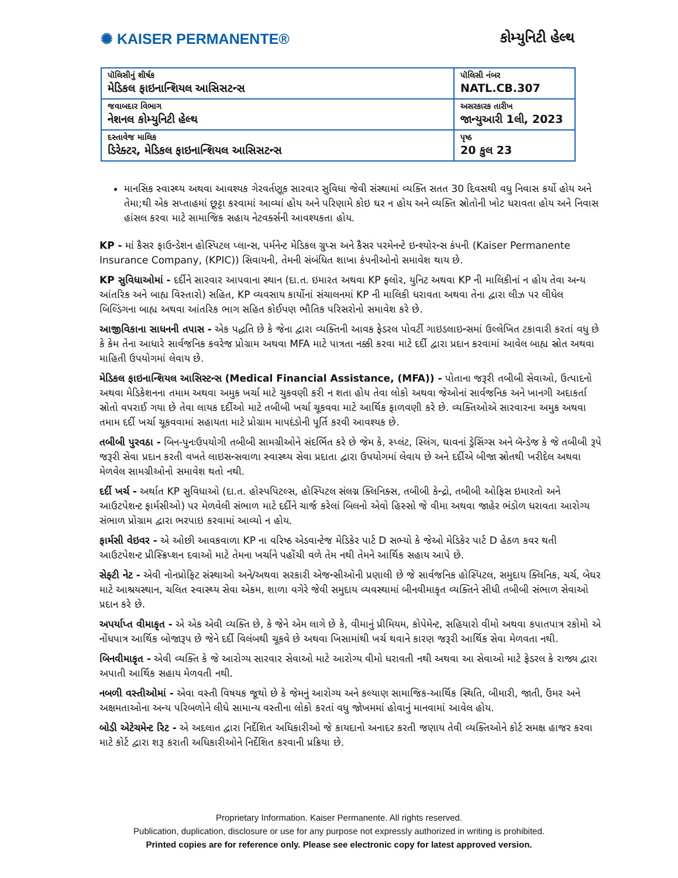✺ KAISER PERMANENTE® કોમ્યુનિટી હેલ્થ
| પૉલિસીનું શીર્ષક મેડિકલ ફાઇનાન્શિયલ આસિસટન્સ | પૉલિસી નંબર NATL.CB.307 |
| જવાબદાર વિભાગ નેશનલ કોમ્યુનિટી હેલ્થ | અસરકારક તારીખ જાન્યુઆરી 1લી, 2023 |
| દસ્તાવેજ માલિક ડિરેક્ટર, મેડિકલ ફાઇનાન્શિયલ આસિસટન્સ | પૃષ્ઠ 20 કુલ 23 |
માનસિક સ્વાસ્થ્ય અથવા આવશ્યક ગેરવર્તણૂક સારવાર સુવિધા જેવી સંસ્થામાં વ્યક્તિ સતત 30 દિવસથી વધુ નિવાસ કર્યો હોય અને તેમા;થી એક સપ્તાહમાં છૂટ્ટા કરવામાં આવ્યાં હોય અને પરિણામે કોઇ ઘર ન હોય અને વ્યક્તિ સ્રોતોની ખોટ ધરાવતા હોય અને નિવાસ હાંસલ કરવા માટે સામાજિક સહાય નેટવર્ક્સની આવશ્યકતા હોય.
KP - માં કૈસર ફાઉન્ડેશન હોસ્પિટલ પ્લાન્સ, પર્મનેન્ટ મેડિકલ ગ્રુપ્સ અને કૈસર પરમેનન્ટે ઇન્શ્યોરન્સ કંપની (Kaiser Permanente Insurance Company, (KPIC)) સિવાયની, તેમની સંબંધિત શાખા કંપનીઓનો સમાવેશ થાય છે.
KP સુવિધાઓમાં - દર્દીને સારવાર આપવાના સ્થાન (દા.ત. ઇમારત અથવા KP ફ્લોર, યુનિટ અથવા KP ની માલિકીનાં ન હોય તેવા અન્ય આંતરિક અને બાહ્ય વિસ્તારો) સહિત, KP વ્યવસાય કાર્યોનાં સંચાલનમાં KP ની માલિકી ધરાવતા અથવા તેના દ્વારા લીઝ પર લીધેલ બિલ્ડિંગના બાહ્ય અથવા આંતરિક ભાગ સહિત કોઈપણ ભૌતિક પરિસરોનો સમાવેશ કરે છે.
આજીવિકાના સાધનની તપાસ - એક પદ્ધતિ છે કે જેના દ્વારા વ્યક્તિની આવક ફેડરલ પોવર્ટી ગાઇડલાઇન્સમાં ઉલ્લેખિત ટકાવારી કરતાં વધુ છે કે કેમ તેના આધારે સાર્વજનિક કવરેજ પ્રોગ્રામ અથવા MFA માટે પાત્રતા નક્કી કરવા માટે દર્દી દ્વારા પ્રદાન કરવામાં આવેલ બાહ્ય સ્રોત અથવા માહિતી ઉપયોગમાં લેવાય છે.
મેડિકલ ફાઇનાન્શિયલ આસિસ્ટન્સ (Medical Financial Assistance, (MFA)) - પોતાના જરૂરી તબીબી સેવાઓ, ઉત્પાદનો અથવા મેડિકેશનના તમામ અથવા અમુક ખર્ચા માટે ચુકવણી કરી ન શતા હોય તેવા લોકો અથવા જેઓનાં સાર્વજનિક અને ખાનગી અદાકર્તા સ્રોતો વપરાઈ ગયા છે તેવા લાયક દર્દીઓ માટે તબીબી ખર્ચા ચૂકવવા માટે આર્થિક ફાળવણી કરે છે. વ્યક્તિઓએ સારવારના અમુક અથવા તમામ દર્દી ખર્ચા ચૂકવવામાં સહાયતા માટે પ્રોગ્રામ માપદંડોની પૂર્તિ કરવી આવશ્યક છે.
તબીબી પુરવઠા - બિન-પુનઃઉપયોગી તબીબી સામગ્રીઓને સંદર્ભિત કરે છે જેમ કે, સ્પ્લંટ, સ્લિંગ, ઘાવનાં ડ્રેસિંગ્સ અને બૅન્ડેજ કે જે તબીબી રૂપે જરૂરી સેવા પ્રદાન કરતી વખતે લાઇસન્સવાળા સ્વાસ્થ્ય સેવા પ્રદાતા દ્વારા ઉપયોગમાં લેવાય છે અને દર્દીએ બીજા સ્રોતથી ખરીદેલ અથવા મેળવેલ સામગ્રીઓનો સમાવેશ થતો નથી.
દર્દી ખર્ચ - અર્થાત KP સુવિધાઓ (દા.ત. હોસ્પપિટલ્સ, હોસ્પિટલ સંલગ્ન ક્લિનિક્સ, તબીબી કેન્દ્રો, તબીબી ઓફિસ ઇમારતો અને આઉટપેશન્ટ ફાર્મસીઓ) પર મેળવેલી સંભાળ માટે દર્દીને ચાર્જ કરેલાં બિલનો એવો હિસ્સો જે વીમા અથવા જાહેર ભંડોળ ધરાવતા આરોગ્ય સંભાળ પ્રોગ્રામ દ્વારા ભરપાઇ કરવામાં આવ્યો ન હોય.
ફાર્મસી વેઇવર - એ ઓછી આવકવાળા KP ના વરિષ્ઠ એડવાન્ટેજ મેડિકેર પાર્ટ D સભ્યો કે જેઓ મેડિકેર પાર્ટ D હેઠળ કવર થતી આઉટપેશન્ટ પ્રીસ્ક્રિપ્શન દવાઓ માટે તેમના ખર્ચાને પહોંચી વળે તેમ નથી તેમને આર્થિક સહાય આપે છે.
સેફ્ટી નેટ - એવી નોનપ્રોફિટ સંસ્થાઓ અને/અથવા સરકારી એજન્સીઓની પ્રણાલી છે જે સાર્વજનિક હોસ્પિટલ, સમુદાય ક્લિનિક, ચર્ચ, બેઘર માટે આશ્રયસ્થાન, ચલિત સ્વાસ્થ્ય સેવા એકમ, શાળા વગેરે જેવી સમુદાય વ્યવસ્થામાં બીનવીમાકૃત વ્યક્તિને સીધી તબીબી સંભાળ સેવાઓ પ્રદાન કરે છે.
અપર્યાપ્ત વીમાકૃત - એ એક એવી વ્યક્તિ છે, કે જેને એમ લાગે છે કે, વીમાનું પ્રીમિયમ, કોપેમેન્ટ, સહિયારો વીમો અથવા કપાતપાત્ર રકોમો એ નોંધપાત્ર આર્થિક બોજારૂપ છે જેને દર્દી વિલંબથી ચૂકવે છે અથવા ખિસામાંથી ખર્ચ થવાને કારણ જરૂરી આર્થિક સેવા મેળવતા નથી.
બિનવીમાકૃત - એવી વ્યક્તિ કે જે આરોગ્ય સારવાર સેવાઓ માટે આરોગ્ય વીમો ધરાવતી નથી અથવા આ સેવાઓ માટે ફેડરલ કે રાજ્ય દ્વારા અપાતી આર્થિક સહાય મેળવતી નથી.
નબળી વસ્તીઓમાં - એવા વસ્તી વિષયક જૂથો છે કે જેમનું આરોગ્ય અને કલ્યાણ સામાજિક-આર્થિક સ્થિતિ, બીમારી, જાતી, ઉંમર અને અક્ષમતાઓના અન્ય પરિબળોને લીધે સામાન્ય વસ્તીના લોકો કરતાં વધુ જોખમમાં હોવાનું માનવામાં આવેલ હોય.
બોડી એટેચમેન્ટ રિટ - એ અદલાત દ્વારા નિર્દેશિત અધિકારીઓ જે કાયદાનો અનાદર કરતી જણાય તેવી વ્યક્તિઓને કોર્ટ સમક્ષ હાજર કરવા માટે કોર્ટ દ્વારા શરૂ કરાતી અધિકારીઓને નિર્દેશિત કરવાની પ્રક્રિયા છે.
Proprietary Information. Kaiser Permanente. All rights reserved.
Publication, duplication, disclosure or use for any purpose not expressly authorized in writing is prohibited.
Printed copies are for reference only. Please see electronic copy for latest approved version.